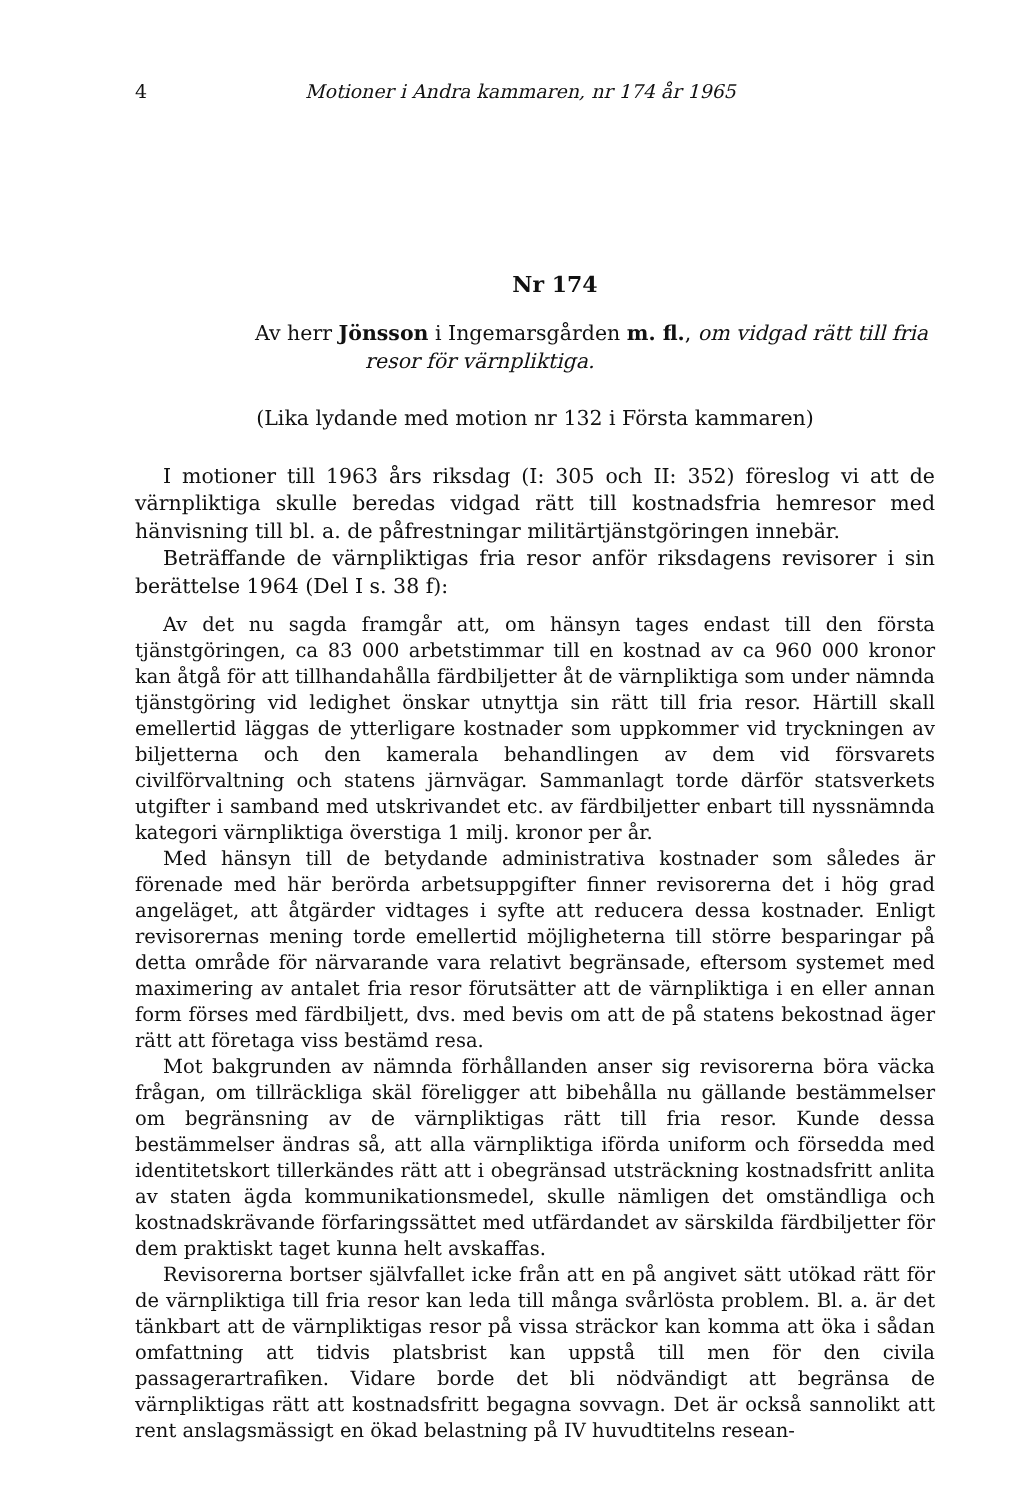4 Motioner i Andra kammaren, nr 174 år 1965
Nr 174
Av herr Jönsson i Ingemarsgården m. fl., om vidgad rätt till fria
resor för värnpliktiga.
(Lika lydande med motion nr 132 i Första kammaren)
I motioner till 1963 års riksdag (I: 305 och II: 352) föreslog vi att de värnpliktiga skulle beredas vidgad rätt till kostnadsfria hemresor med hänvisning till bl. a. de påfrestningar militärtjänstgöringen innebär.
Beträffande de värnpliktigas fria resor anför riksdagens revisorer i sin berättelse 1964 (Del I s. 38 f):
Av det nu sagda framgår att, om hänsyn tages endast till den första tjänstgöringen, ca 83 000 arbetstimmar till en kostnad av ca 960 000 kronor kan åtgå för att tillhandahålla färdbiljetter åt de värnpliktiga som under nämnda tjänstgöring vid ledighet önskar utnyttja sin rätt till fria resor. Härtill skall emellertid läggas de ytterligare kostnader som uppkommer vid tryckningen av biljetterna och den kamerala behandlingen av dem vid försvarets civilförvaltning och statens järnvägar. Sammanlagt torde därför statsverkets utgifter i samband med utskrivandet etc. av färdbiljetter enbart till nyssnämnda kategori värnpliktiga överstiga 1 milj. kronor per år.
Med hänsyn till de betydande administrativa kostnader som således är förenade med här berörda arbetsuppgifter finner revisorerna det i hög grad angeläget, att åtgärder vidtages i syfte att reducera dessa kostnader. Enligt revisorernas mening torde emellertid möjligheterna till större besparingar på detta område för närvarande vara relativt begränsade, eftersom systemet med maximering av antalet fria resor förutsätter att de värnpliktiga i en eller annan form förses med färdbiljett, dvs. med bevis om att de på statens bekostnad äger rätt att företaga viss bestämd resa.
Mot bakgrunden av nämnda förhållanden anser sig revisorerna böra väcka frågan, om tillräckliga skäl föreligger att bibehålla nu gällande bestämmelser om begränsning av de värnpliktigas rätt till fria resor. Kunde dessa bestämmelser ändras så, att alla värnpliktiga iförda uniform och försedda med identitetskort tillerkändes rätt att i obegränsad utsträckning kostnadsfritt anlita av staten ägda kommunikationsmedel, skulle nämligen det omständliga och kostnadskrävande förfaringssättet med utfärdandet av särskilda färdbiljetter för dem praktiskt taget kunna helt avskaffas.
Revisorerna bortser självfallet icke från att en på angivet sätt utökad rätt för de värnpliktiga till fria resor kan leda till många svårlösta problem. Bl. a. är det tänkbart att de värnpliktigas resor på vissa sträckor kan komma att öka i sådan omfattning att tidvis platsbrist kan uppstå till men för den civila passagerartrafiken. Vidare borde det bli nödvändigt att begränsa de värnpliktigas rätt att kostnadsfritt begagna sovvagn. Det är också sannolikt att rent anslagsmässigt en ökad belastning på IV huvudtitelns resean-